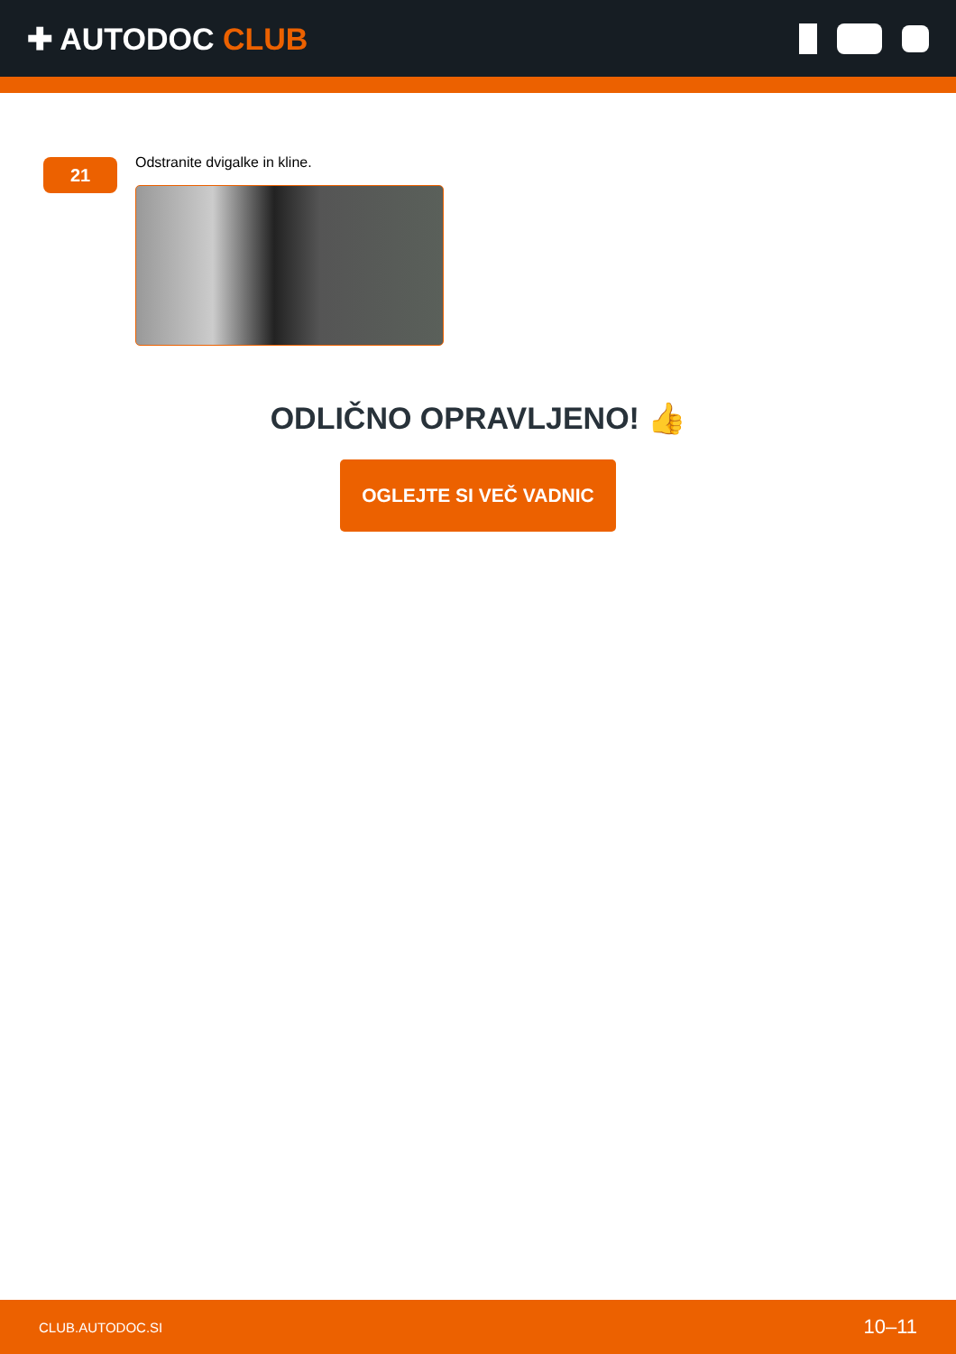✚ AUTODOC CLUB
21
Odstranite dvigalke in kline.
ODLIČNO OPRAVLJENO! 👍
OGLEJTE SI VEČ VADNIC
CLUB.AUTODOC.SI 10–11